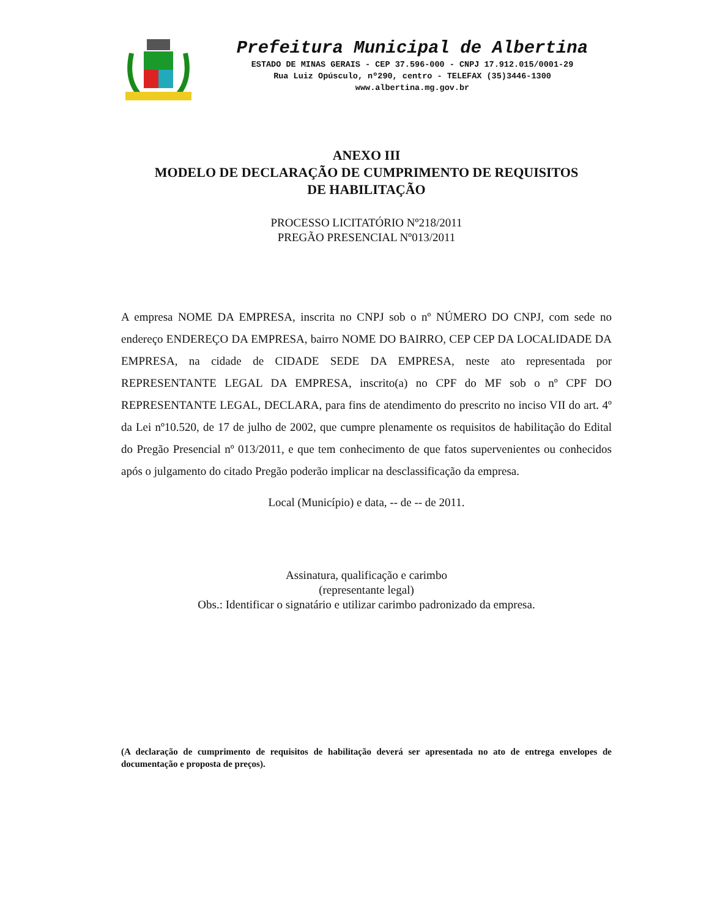Prefeitura Municipal de Albertina
ESTADO DE MINAS GERAIS - CEP 37.596-000 - CNPJ 17.912.015/0001-29
Rua Luiz Opúsculo, nº290, centro - TELEFAX (35)3446-1300
www.albertina.mg.gov.br
ANEXO III
MODELO DE DECLARAÇÃO DE CUMPRIMENTO DE REQUISITOS
DE HABILITAÇÃO
PROCESSO LICITATÓRIO Nº218/2011
PREGÃO PRESENCIAL Nº013/2011
A empresa NOME DA EMPRESA, inscrita no CNPJ sob o nº NÚMERO DO CNPJ, com sede no endereço ENDEREÇO DA EMPRESA, bairro NOME DO BAIRRO, CEP CEP DA LOCALIDADE DA EMPRESA, na cidade de CIDADE SEDE DA EMPRESA, neste ato representada por REPRESENTANTE LEGAL DA EMPRESA, inscrito(a) no CPF do MF sob o nº CPF DO REPRESENTANTE LEGAL, DECLARA, para fins de atendimento do prescrito no inciso VII do art. 4º da Lei nº10.520, de 17 de julho de 2002, que cumpre plenamente os requisitos de habilitação do Edital do Pregão Presencial nº 013/2011, e que tem conhecimento de que fatos supervenientes ou conhecidos após o julgamento do citado Pregão poderão implicar na desclassificação da empresa.
Local (Município) e data, -- de -- de 2011.
Assinatura, qualificação e carimbo
(representante legal)
Obs.: Identificar o signatário e utilizar carimbo padronizado da empresa.
(A declaração de cumprimento de requisitos de habilitação deverá ser apresentada no ato de entrega envelopes de documentação e proposta de preços).